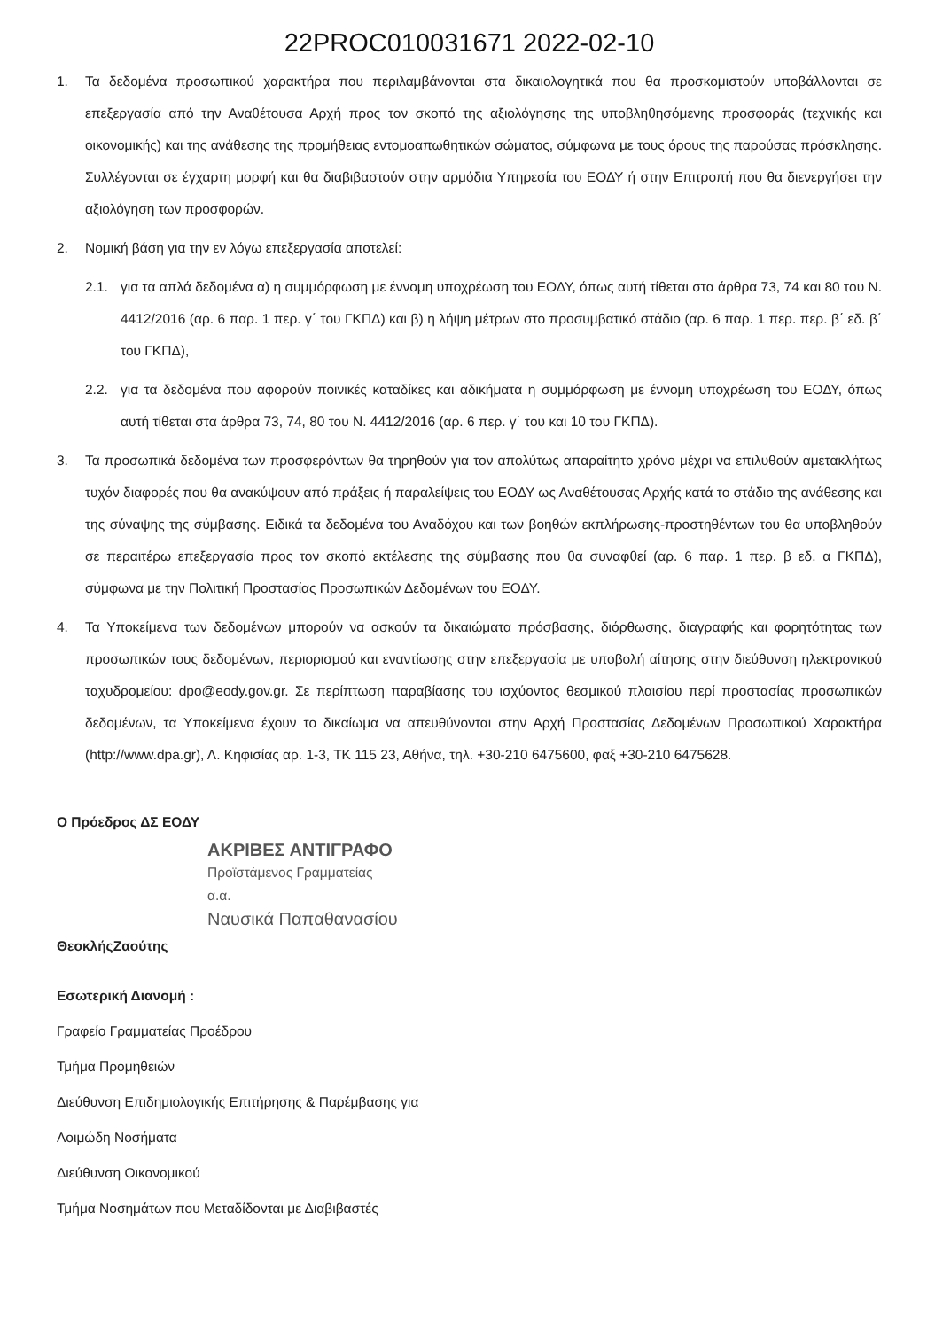22PROC010031671 2022-02-10
1. Τα δεδομένα προσωπικού χαρακτήρα που περιλαμβάνονται στα δικαιολογητικά που θα προσκομιστούν υποβάλλονται σε επεξεργασία από την Αναθέτουσα Αρχή προς τον σκοπό της αξιολόγησης της υποβληθησόμενης προσφοράς (τεχνικής και οικονομικής) και της ανάθεσης της προμήθειας εντομοαπωθητικών σώματος, σύμφωνα με τους όρους της παρούσας πρόσκλησης. Συλλέγονται σε έγχαρτη μορφή και θα διαβιβαστούν στην αρμόδια Υπηρεσία του ΕΟΔΥ ή στην Επιτροπή που θα διενεργήσει την αξιολόγηση των προσφορών.
2. Νομική βάση για την εν λόγω επεξεργασία αποτελεί:
2.1. για τα απλά δεδομένα α) η συμμόρφωση με έννομη υποχρέωση του ΕΟΔΥ, όπως αυτή τίθεται στα άρθρα 73, 74 και 80 του Ν. 4412/2016 (αρ. 6 παρ. 1 περ. γ΄ του ΓΚΠΔ) και β) η λήψη μέτρων στο προσυμβατικό στάδιο (αρ. 6 παρ. 1 περ. περ. β΄ εδ. β΄ του ΓΚΠΔ),
2.2. για τα δεδομένα που αφορούν ποινικές καταδίκες και αδικήματα η συμμόρφωση με έννομη υποχρέωση του ΕΟΔΥ, όπως αυτή τίθεται στα άρθρα 73, 74, 80 του Ν. 4412/2016 (αρ. 6 περ. γ΄ του και 10 του ΓΚΠΔ).
3. Τα προσωπικά δεδομένα των προσφερόντων θα τηρηθούν για τον απολύτως απαραίτητο χρόνο μέχρι να επιλυθούν αμετακλήτως τυχόν διαφορές που θα ανακύψουν από πράξεις ή παραλείψεις του ΕΟΔΥ ως Αναθέτουσας Αρχής κατά το στάδιο της ανάθεσης και της σύναψης της σύμβασης. Ειδικά τα δεδομένα του Αναδόχου και των βοηθών εκπλήρωσης-προστηθέντων του θα υποβληθούν σε περαιτέρω επεξεργασία προς τον σκοπό εκτέλεσης της σύμβασης που θα συναφθεί (αρ. 6 παρ. 1 περ. β εδ. α ΓΚΠΔ), σύμφωνα με την Πολιτική Προστασίας Προσωπικών Δεδομένων του ΕΟΔΥ.
4. Τα Υποκείμενα των δεδομένων μπορούν να ασκούν τα δικαιώματα πρόσβασης, διόρθωσης, διαγραφής και φορητότητας των προσωπικών τους δεδομένων, περιορισμού και εναντίωσης στην επεξεργασία με υποβολή αίτησης στην διεύθυνση ηλεκτρονικού ταχυδρομείου: dpo@eody.gov.gr. Σε περίπτωση παραβίασης του ισχύοντος θεσμικού πλαισίου περί προστασίας προσωπικών δεδομένων, τα Υποκείμενα έχουν το δικαίωμα να απευθύνονται στην Αρχή Προστασίας Δεδομένων Προσωπικού Χαρακτήρα (http://www.dpa.gr), Λ. Κηφισίας αρ. 1-3, ΤΚ 115 23, Αθήνα, τηλ. +30-210 6475600, φαξ +30-210 6475628.
Ο Πρόεδρος ΔΣ ΕΟΔΥ
ΑΚΡΙΒΕΣ ΑΝΤΙΓΡΑΦΟ
Προϊστάμενος Γραμματείας
α.α.
Ναυσικά Παπαθανασίου
ΘεοκλήςΖαούτης
Εσωτερική Διανομή :
Γραφείο Γραμματείας Προέδρου
Τμήμα Προμηθειών
Διεύθυνση Επιδημιολογικής Επιτήρησης & Παρέμβασης για
Λοιμώδη Νοσήματα
Διεύθυνση Οικονομικού
Τμήμα Νοσημάτων που Μεταδίδονται με Διαβιβαστές